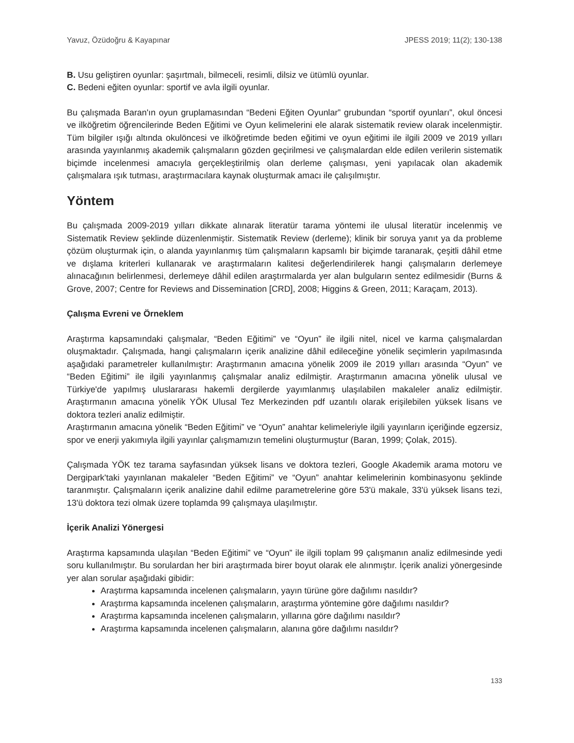Yavuz, Özüdoğru & Kayapınar JPESS 2019; 11(2); 130-138
B. Usu geliştiren oyunlar: şaşırtmalı, bilmeceli, resimli, dilsiz ve ütümlü oyunlar.
C. Bedeni eğiten oyunlar: sportif ve avla ilgili oyunlar.
Bu çalışmada Baran'ın oyun gruplamasından “Bedeni Eğiten Oyunlar” grubundan “sportif oyunları”, okul öncesi ve ilköğretim öğrencilerinde Beden Eğitimi ve Oyun kelimelerini ele alarak sistematik review olarak incelenmiştir. Tüm bilgiler ışığı altında okulöncesi ve ilköğretimde beden eğitimi ve oyun eğitimi ile ilgili 2009 ve 2019 yılları arasında yayınlanmış akademik çalışmaların gözden geçirilmesi ve çalışmalardan elde edilen verilerin sistematik biçimde incelenmesi amacıyla gerçekleştirilmiş olan derleme çalışması, yeni yapılacak olan akademik çalışmalara ışık tutması, araştırmacılara kaynak oluşturmak amacı ile çalışılmıştır.
Yöntem
Bu çalışmada 2009-2019 yılları dikkate alınarak literatür tarama yöntemi ile ulusal literatür incelenmiş ve Sistematik Review şeklinde düzenlenmiştir. Sistematik Review (derleme); klinik bir soruya yanıt ya da probleme çözüm oluşturmak için, o alanda yayınlanmış tüm çalışmaların kapsamlı bir biçimde taranarak, çeşitli dâhil etme ve dışlama kriterleri kullanarak ve araştırmaların kalitesi değerlendirilerek hangi çalışmaların derlemeye alınacağının belirlenmesi, derlemeye dâhil edilen araştırmalarda yer alan bulguların sentez edilmesidir (Burns & Grove, 2007; Centre for Reviews and Dissemination [CRD], 2008; Higgins & Green, 2011; Karaçam, 2013).
Çalışma Evreni ve Örneklem
Araştırma kapsamındaki çalışmalar, “Beden Eğitimi” ve “Oyun” ile ilgili nitel, nicel ve karma çalışmalardan oluşmaktadır. Çalışmada, hangi çalışmaların içerik analizine dâhil edileceğine yönelik seçimlerin yapılmasında aşağıdaki parametreler kullanılmıştır: Araştırmanın amacına yönelik 2009 ile 2019 yılları arasında “Oyun” ve “Beden Eğitimi” ile ilgili yayınlanmış çalışmalar analiz edilmiştir. Araştırmanın amacına yönelik ulusal ve Türkiye'de yapılmış uluslararası hakemli dergilerde yayımlanmış ulaşılabilen makaleler analiz edilmiştir. Araştırmanın amacına yönelik YÖK Ulusal Tez Merkezinden pdf uzantılı olarak erişilebilen yüksek lisans ve doktora tezleri analiz edilmiştir.
Araştırmanın amacına yönelik “Beden Eğitimi” ve “Oyun” anahtar kelimeleriyle ilgili yayınların içeriğinde egzersiz, spor ve enerji yakımıyla ilgili yayınlar çalışmamızın temelini oluşturmuştur (Baran, 1999; Çolak, 2015).
Çalışmada YÖK tez tarama sayfasından yüksek lisans ve doktora tezleri, Google Akademik arama motoru ve Dergipark'taki yayınlanan makaleler “Beden Eğitimi” ve “Oyun” anahtar kelimelerinin kombinasyonu şeklinde taranmıştır. Çalışmaların içerik analizine dahil edilme parametrelerine göre 53'ü makale, 33'ü yüksek lisans tezi, 13'ü doktora tezi olmak üzere toplamda 99 çalışmaya ulaşılmıştır.
İçerik Analizi Yönergesi
Araştırma kapsamında ulaşılan “Beden Eğitimi” ve “Oyun” ile ilgili toplam 99 çalışmanın analiz edilmesinde yedi soru kullanılmıştır. Bu sorulardan her biri araştırmada birer boyut olarak ele alınmıştır. İçerik analizi yönergesinde yer alan sorular aşağıdaki gibidir:
Araştırma kapsamında incelenen çalışmaların, yayın türüne göre dağılımı nasıldır?
Araştırma kapsamında incelenen çalışmaların, araştırma yöntemine göre dağılımı nasıldır?
Araştırma kapsamında incelenen çalışmaların, yıllarına göre dağılımı nasıldır?
Araştırma kapsamında incelenen çalışmaların, alanına göre dağılımı nasıldır?
133